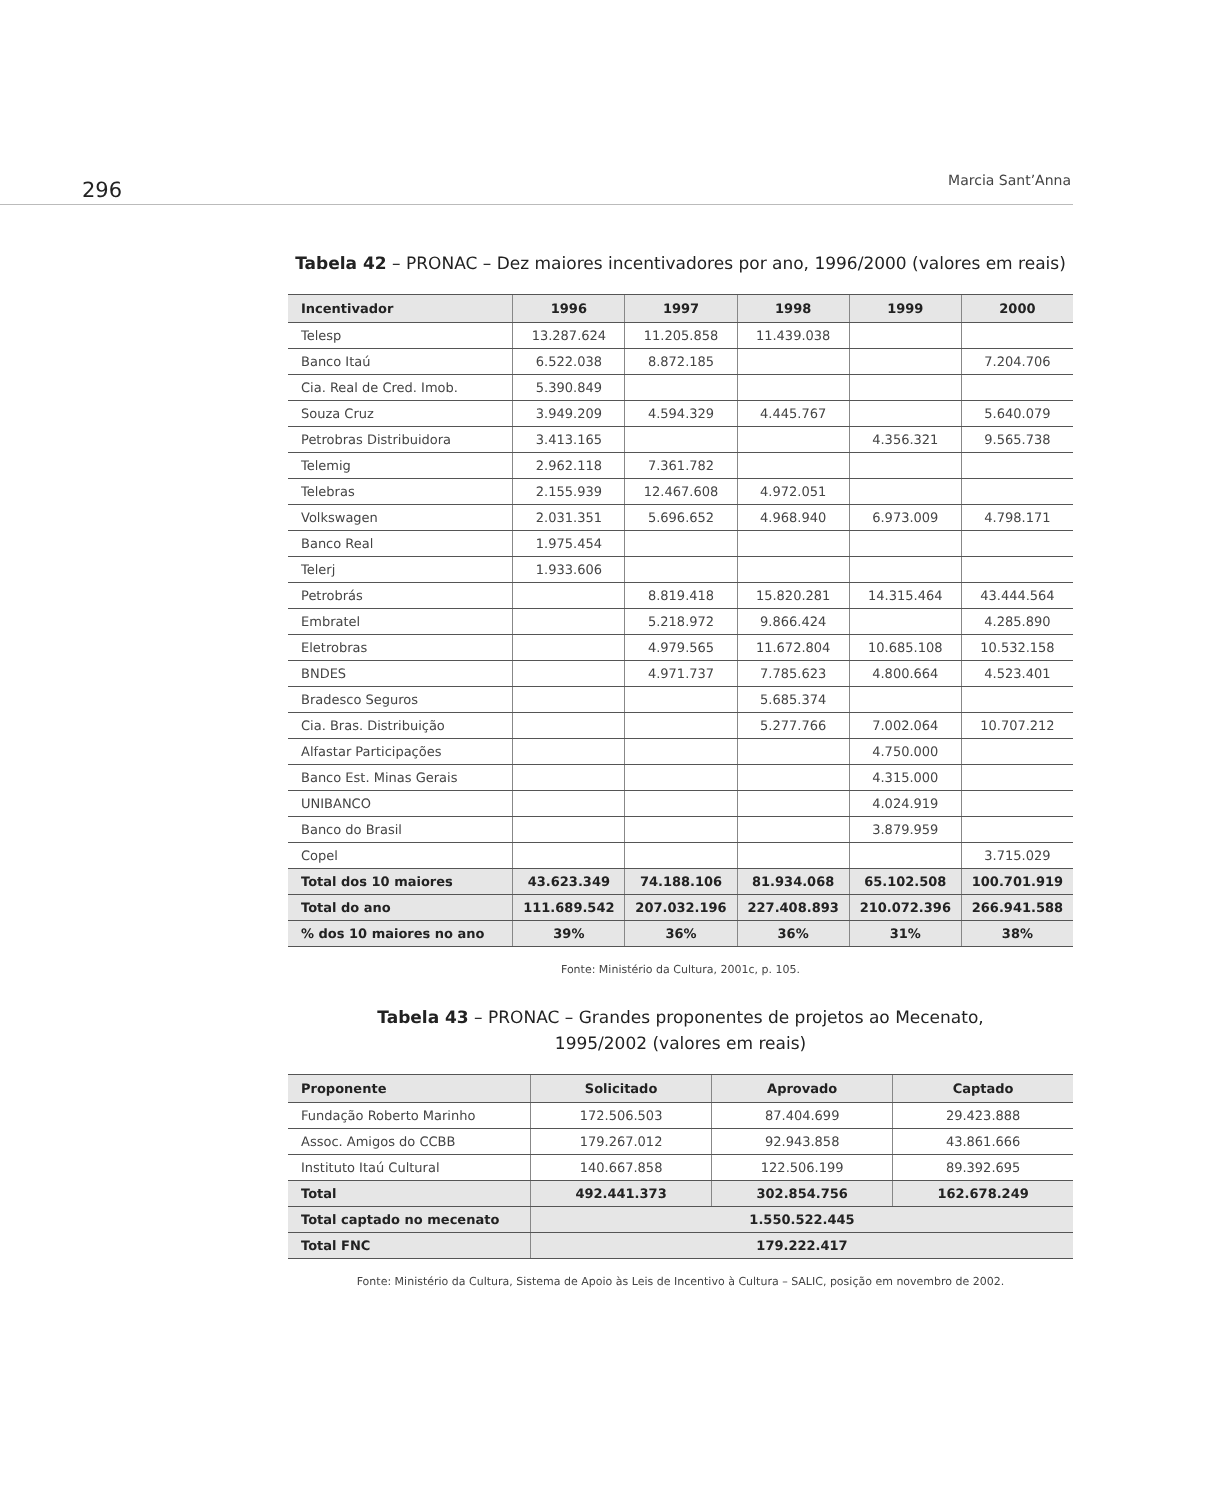296 Marcia Sant’Anna
Tabela 42 – PRONAC – Dez maiores incentivadores por ano, 1996/2000 (valores em reais)
| Incentivador | 1996 | 1997 | 1998 | 1999 | 2000 |
| --- | --- | --- | --- | --- | --- |
| Telesp | 13.287.624 | 11.205.858 | 11.439.038 | | |
| Banco Itaú | 6.522.038 | 8.872.185 | | | 7.204.706 |
| Cia. Real de Cred. Imob. | 5.390.849 | | | | |
| Souza Cruz | 3.949.209 | 4.594.329 | 4.445.767 | | 5.640.079 |
| Petrobras Distribuidora | 3.413.165 | | | 4.356.321 | 9.565.738 |
| Telemig | 2.962.118 | 7.361.782 | | | |
| Telebras | 2.155.939 | 12.467.608 | 4.972.051 | | |
| Volkswagen | 2.031.351 | 5.696.652 | 4.968.940 | 6.973.009 | 4.798.171 |
| Banco Real | 1.975.454 | | | | |
| Telerj | 1.933.606 | | | | |
| Petrobrás | | 8.819.418 | 15.820.281 | 14.315.464 | 43.444.564 |
| Embratel | | 5.218.972 | 9.866.424 | | 4.285.890 |
| Eletrobras | | 4.979.565 | 11.672.804 | 10.685.108 | 10.532.158 |
| BNDES | | 4.971.737 | 7.785.623 | 4.800.664 | 4.523.401 |
| Bradesco Seguros | | | 5.685.374 | | |
| Cia. Bras. Distribuição | | | 5.277.766 | 7.002.064 | 10.707.212 |
| Alfastar Participações | | | | 4.750.000 | |
| Banco Est. Minas Gerais | | | | 4.315.000 | |
| UNIBANCO | | | | 4.024.919 | |
| Banco do Brasil | | | | 3.879.959 | |
| Copel | | | | | 3.715.029 |
| Total dos 10 maiores | 43.623.349 | 74.188.106 | 81.934.068 | 65.102.508 | 100.701.919 |
| Total do ano | 111.689.542 | 207.032.196 | 227.408.893 | 210.072.396 | 266.941.588 |
| % dos 10 maiores no ano | 39% | 36% | 36% | 31% | 38% |
Fonte: Ministério da Cultura, 2001c, p. 105.
Tabela 43 – PRONAC – Grandes proponentes de projetos ao Mecenato,
1995/2002 (valores em reais)
| Proponente | Solicitado | Aprovado | Captado |
| --- | --- | --- | --- |
| Fundação Roberto Marinho | 172.506.503 | 87.404.699 | 29.423.888 |
| Assoc. Amigos do CCBB | 179.267.012 | 92.943.858 | 43.861.666 |
| Instituto Itaú Cultural | 140.667.858 | 122.506.199 | 89.392.695 |
| Total | 492.441.373 | 302.854.756 | 162.678.249 |
| Total captado no mecenato | 1.550.522.445 | | |
| Total FNC | 179.222.417 | | |
Fonte: Ministério da Cultura, Sistema de Apoio às Leis de Incentivo à Cultura – SALIC, posição em novembro de 2002.